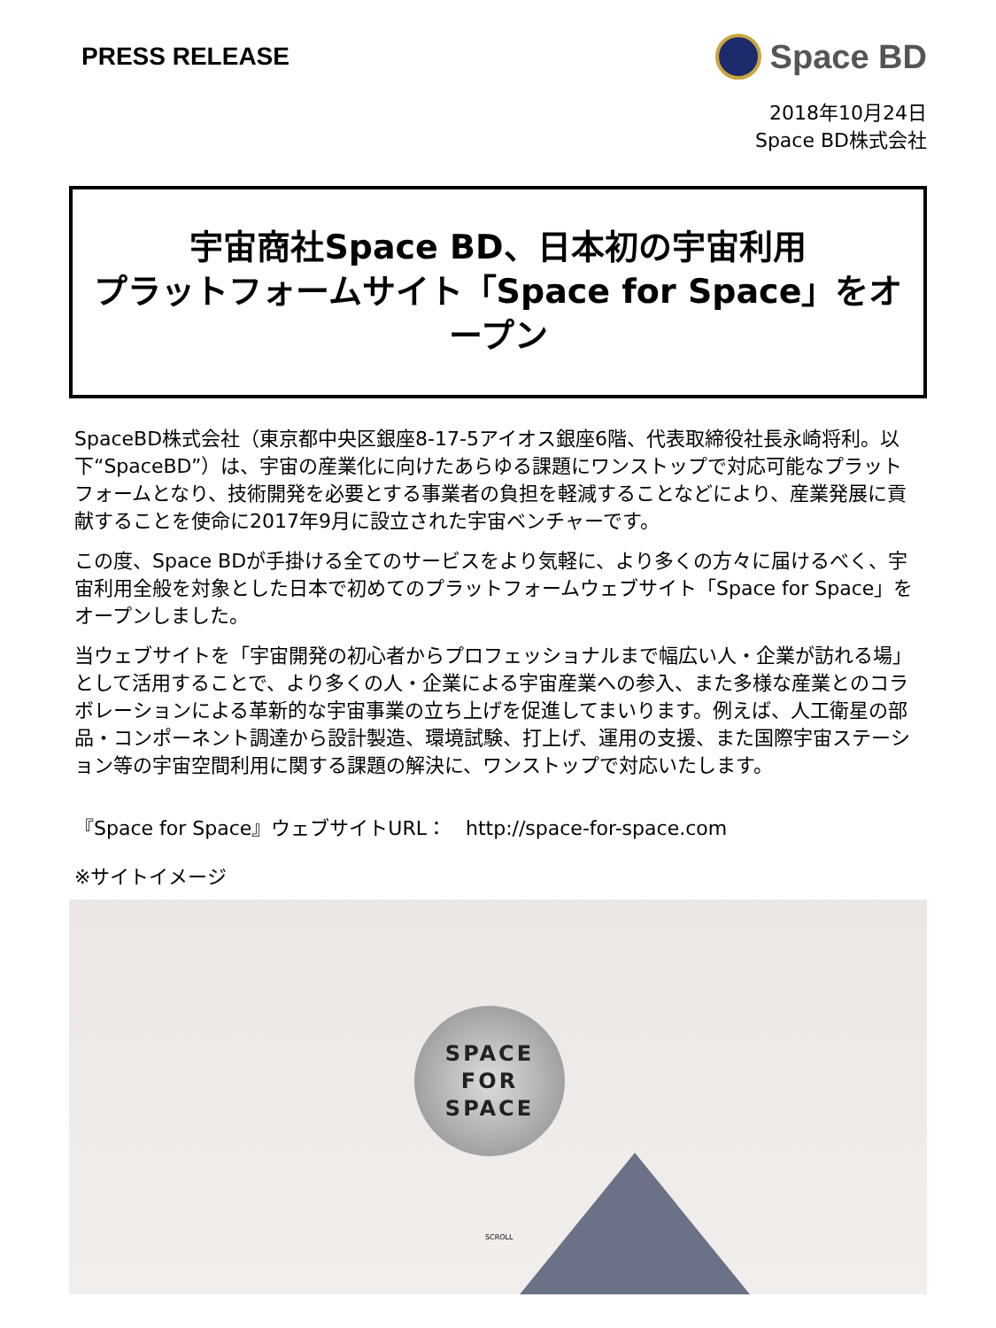PRESS RELEASE
Space BD
2018年10月24日
Space BD株式会社
宇宙商社Space BD、日本初の宇宙利用
プラットフォームサイト「Space for Space」をオープン
SpaceBD株式会社（東京都中央区銀座8-17-5アイオス銀座6階、代表取締役社長永崎将利。以下“SpaceBD”）は、宇宙の産業化に向けたあらゆる課題にワンストップで対応可能なプラットフォームとなり、技術開発を必要とする事業者の負担を軽減することなどにより、産業発展に貢献することを使命に2017年9月に設立された宇宙ベンチャーです。
この度、Space BDが手掛ける全てのサービスをより気軽に、より多くの方々に届けるべく、宇宙利用全般を対象とした日本で初めてのプラットフォームウェブサイト「Space for Space」をオープンしました。
当ウェブサイトを「宇宙開発の初心者からプロフェッショナルまで幅広い人・企業が訪れる場」として活用することで、より多くの人・企業による宇宙産業への参入、また多様な産業とのコラボレーションによる革新的な宇宙事業の立ち上げを促進してまいります。例えば、人工衛星の部品・コンポーネント調達から設計製造、環境試験、打上げ、運用の支援、また国際宇宙ステーション等の宇宙空間利用に関する課題の解決に、ワンストップで対応いたします。
『Space for Space』ウェブサイトURL：　http://space-for-space.com
※サイトイメージ
SPACE
FOR
SPACE
SCROLL